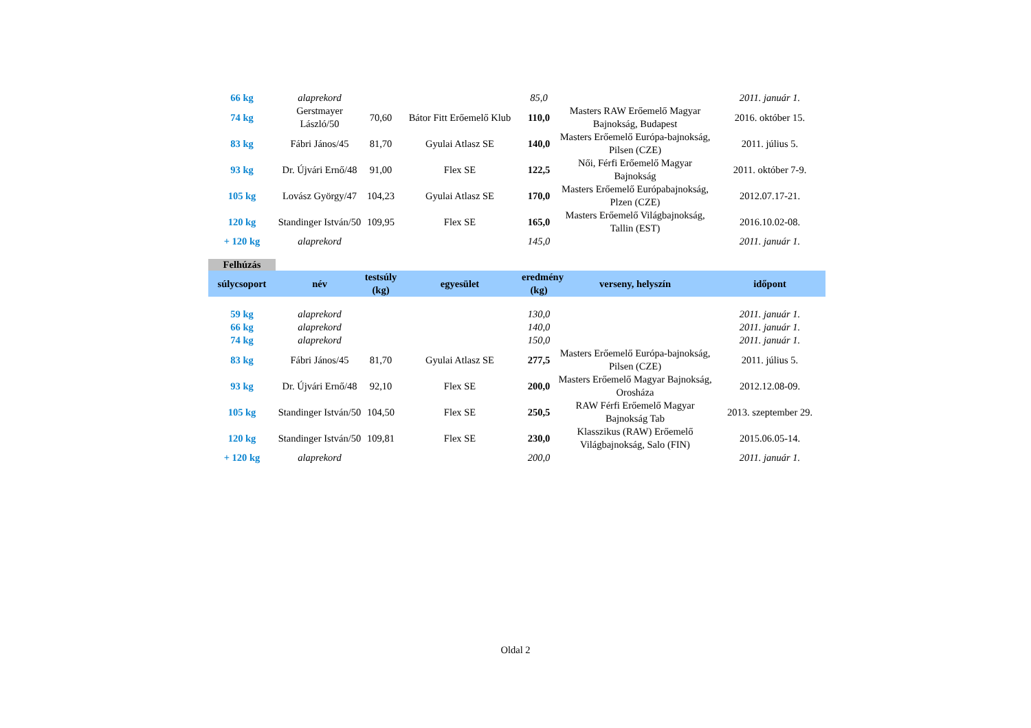| 66 kg | alaprekord | | | 85,0 | | 2011. január 1. |
| 74 kg | Gerstmayer László/50 | 70,60 | Bátor Fitt Erőemelő Klub | 110,0 | Masters RAW Erőemelő Magyar Bajnokság, Budapest | 2016. október 15. |
| 83 kg | Fábri János/45 | 81,70 | Gyulai Atlasz SE | 140,0 | Masters Erőemelő Európa-bajnokság, Pilsen (CZE) | 2011. július 5. |
| 93 kg | Dr. Újvári Ernő/48 | 91,00 | Flex SE | 122,5 | Női, Férfi Erőemelő Magyar Bajnokság | 2011. október 7-9. |
| 105 kg | Lovász György/47 | 104,23 | Gyulai Atlasz SE | 170,0 | Masters Erőemelő Európabajnokság, Plzen (CZE) | 2012.07.17-21. |
| 120 kg | Standinger István/50 | 109,95 | Flex SE | 165,0 | Masters Erőemelő Világbajnokság, Tallin (EST) | 2016.10.02-08. |
| + 120 kg | alaprekord | | | 145,0 | | 2011. január 1. |
Felhúzás
| súlycsoport | név | testsúly (kg) | egyesület | eredmény (kg) | verseny, helyszín | időpont |
| --- | --- | --- | --- | --- | --- | --- |
| 59 kg | alaprekord | | | 130,0 | | 2011. január 1. |
| 66 kg | alaprekord | | | 140,0 | | 2011. január 1. |
| 74 kg | alaprekord | | | 150,0 | | 2011. január 1. |
| 83 kg | Fábri János/45 | 81,70 | Gyulai Atlasz SE | 277,5 | Masters Erőemelő Európa-bajnokság, Pilsen (CZE) | 2011. július 5. |
| 93 kg | Dr. Újvári Ernő/48 | 92,10 | Flex SE | 200,0 | Masters Erőemelő Magyar Bajnokság, Orosháza | 2012.12.08-09. |
| 105 kg | Standinger István/50 | 104,50 | Flex SE | 250,5 | RAW Férfi Erőemelő Magyar Bajnokság Tab | 2013. szeptember 29. |
| 120 kg | Standinger István/50 | 109,81 | Flex SE | 230,0 | Klasszikus (RAW) Erőemelő Világbajnokság, Salo (FIN) | 2015.06.05-14. |
| + 120 kg | alaprekord | | | 200,0 | | 2011. január 1. |
Oldal 2